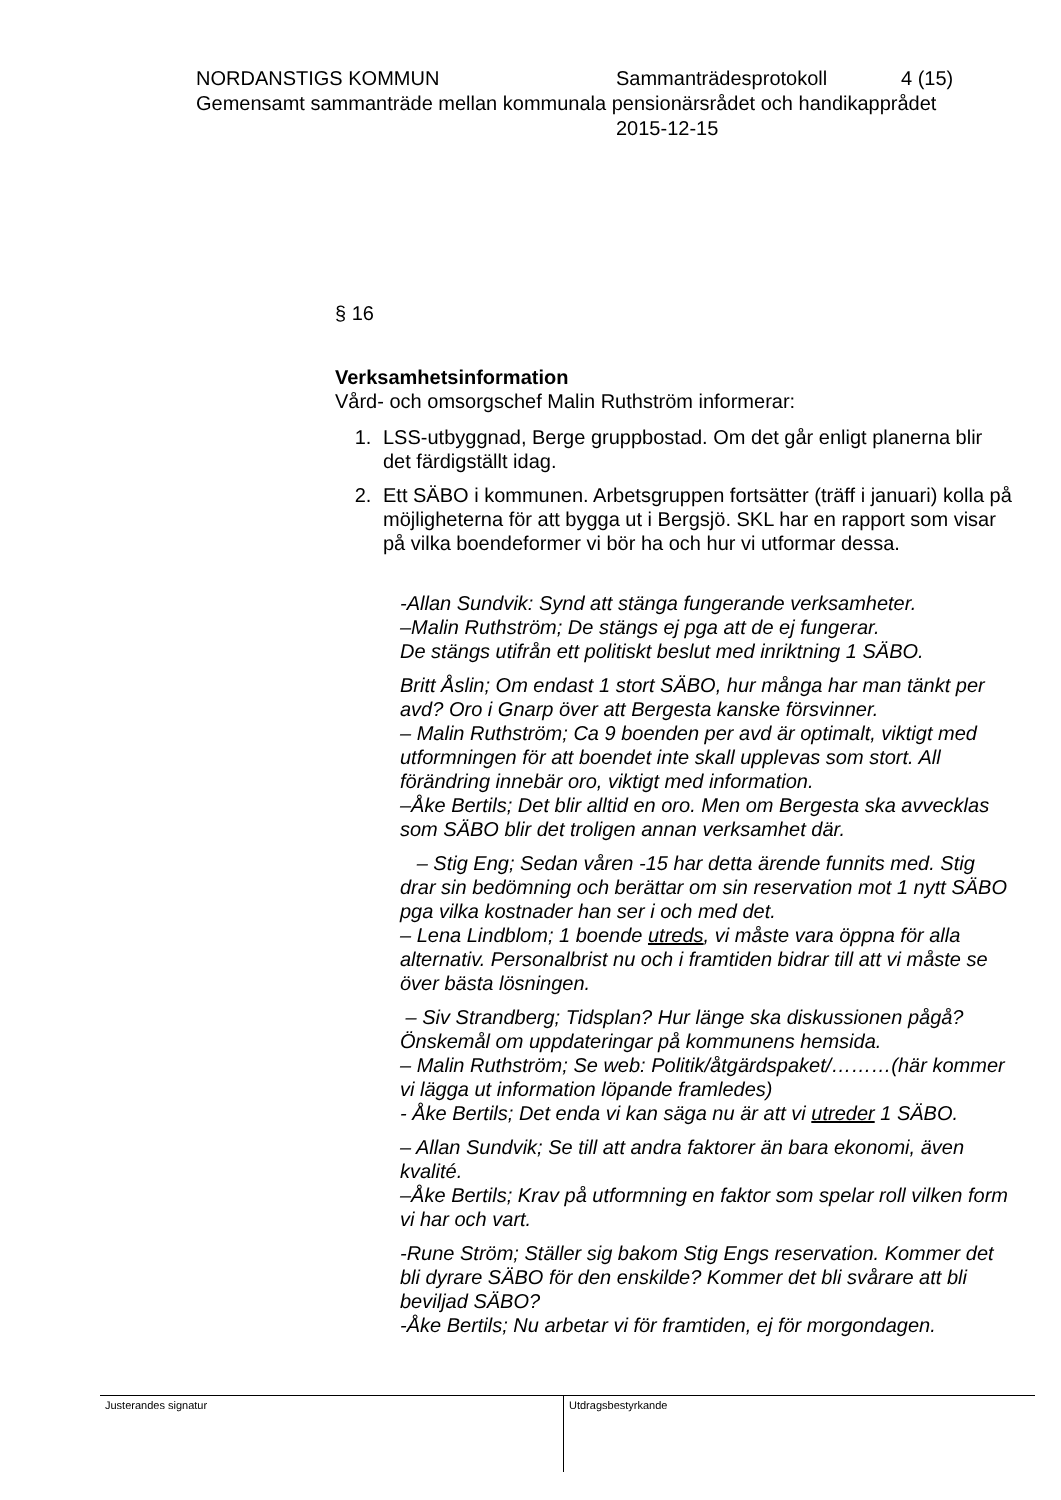NORDANSTIGS KOMMUN Sammanträdesprotokoll 4 (15)
Gemensamt sammanträde mellan kommunala pensionärsrådet och handikapprådet
2015-12-15
§ 16
Verksamhetsinformation
Vård- och omsorgschef Malin Ruthström informerar:
1. LSS-utbyggnad, Berge gruppbostad. Om det går enligt planerna blir det färdigställt idag.
2. Ett SÄBO i kommunen. Arbetsgruppen fortsätter (träff i januari) kolla på möjligheterna för att bygga ut i Bergsjö. SKL har en rapport som visar på vilka boendeformer vi bör ha och hur vi utformar dessa.
-Allan Sundvik: Synd att stänga fungerande verksamheter.
–Malin Ruthström; De stängs ej pga att de ej fungerar.
De stängs utifrån ett politiskt beslut med inriktning 1 SÄBO.
Britt Åslin; Om endast 1 stort SÄBO, hur många har man tänkt per avd? Oro i Gnarp över att Bergesta kanske försvinner.
– Malin Ruthström; Ca 9 boenden per avd är optimalt, viktigt med utformningen för att boendet inte skall upplevas som stort. All förändring innebär oro, viktigt med information.
–Åke Bertils; Det blir alltid en oro. Men om Bergesta ska avvecklas som SÄBO blir det troligen annan verksamhet där.
– Stig Eng; Sedan våren -15 har detta ärende funnits med. Stig drar sin bedömning och berättar om sin reservation mot 1 nytt SÄBO pga vilka kostnader han ser i och med det.
– Lena Lindblom; 1 boende utreds, vi måste vara öppna för alla alternativ. Personalbrist nu och i framtiden bidrar till att vi måste se över bästa lösningen.
– Siv Strandberg; Tidsplan? Hur länge ska diskussionen pågå? Önskemål om uppdateringar på kommunens hemsida.
– Malin Ruthström; Se web: Politik/åtgärdspaket/………(här kommer vi lägga ut information löpande framledes)
- Åke Bertils; Det enda vi kan säga nu är att vi utreder 1 SÄBO.
– Allan Sundvik; Se till att andra faktorer än bara ekonomi, även kvalité.
–Åke Bertils; Krav på utformning en faktor som spelar roll vilken form vi har och vart.
-Rune Ström; Ställer sig bakom Stig Engs reservation. Kommer det bli dyrare SÄBO för den enskilde? Kommer det bli svårare att bli beviljad SÄBO?
-Åke Bertils; Nu arbetar vi för framtiden, ej för morgondagen.
Justerandes signatur Utdragsbestyrkande